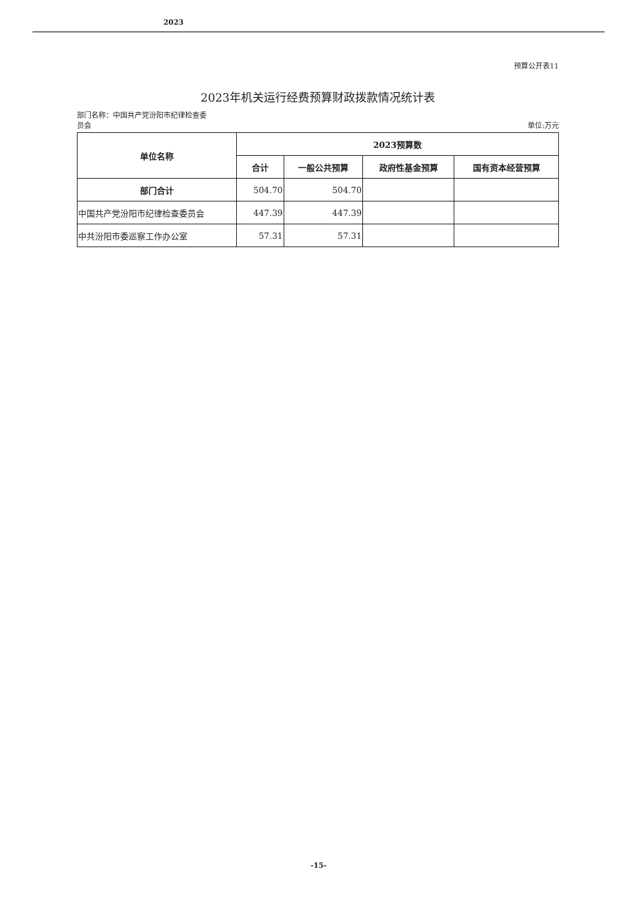2023
预算公开表11
2023年机关运行经费预算财政拨款情况统计表
部门名称：中国共产党汾阳市纪律检查委
员会
单位:万元
| 单位名称 | 2023预算数 | | | |
| --- | --- | --- | --- | --- |
| | 合计 | 一般公共预算 | 政府性基金预算 | 国有资本经营预算 |
| 部门合计 | 504.70 | 504.70 | | |
| 中国共产党汾阳市纪律检查委员会 | 447.39 | 447.39 | | |
| 中共汾阳市委巡察工作办公室 | 57.31 | 57.31 | | |
-15-